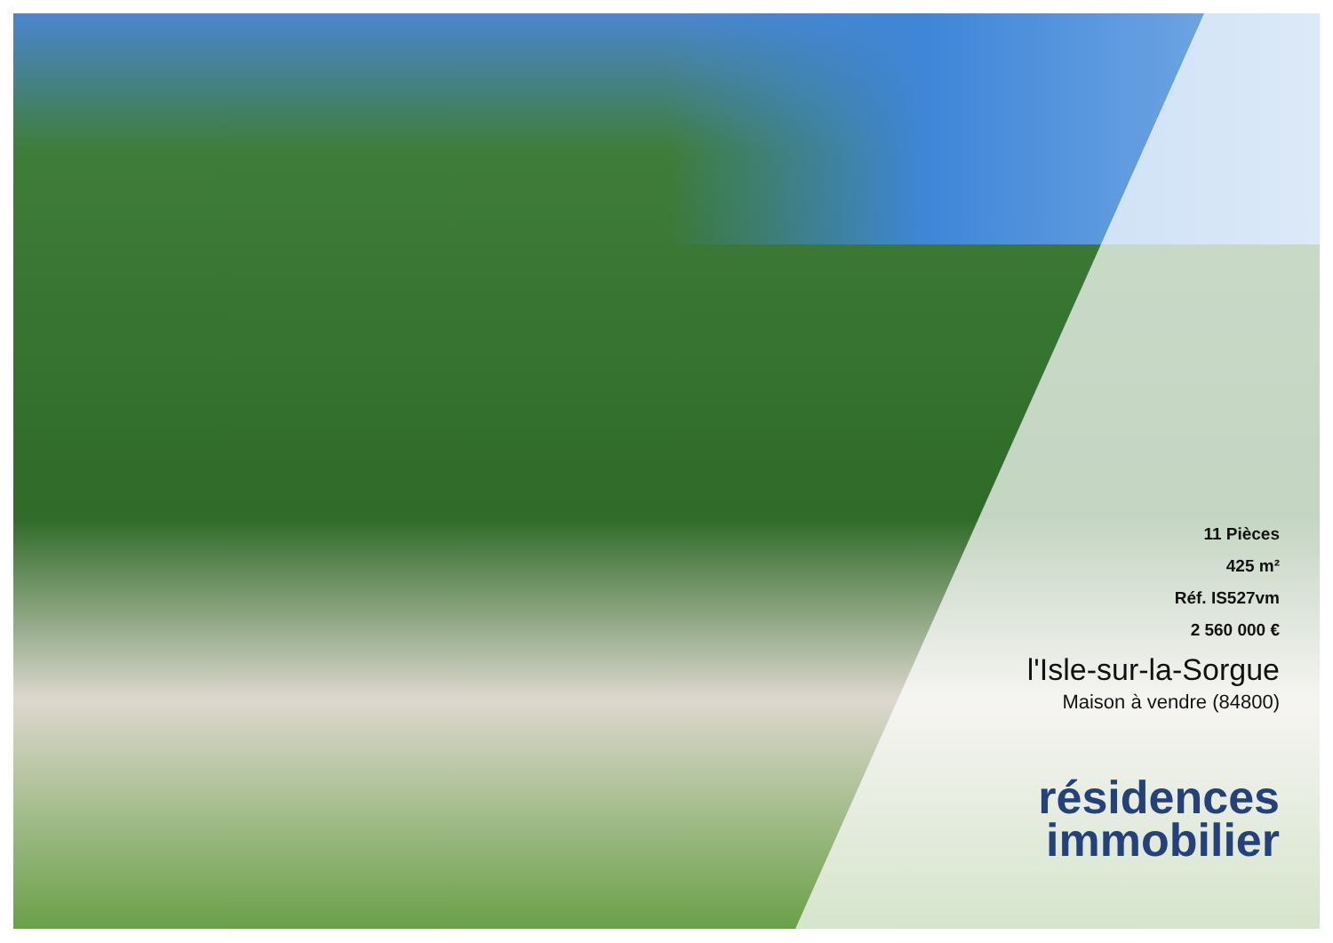11 Pièces
425 m²
Réf. IS527vm
2 560 000 €
l'Isle-sur-la-Sorgue
Maison à vendre (84800)
résidences
immobilier